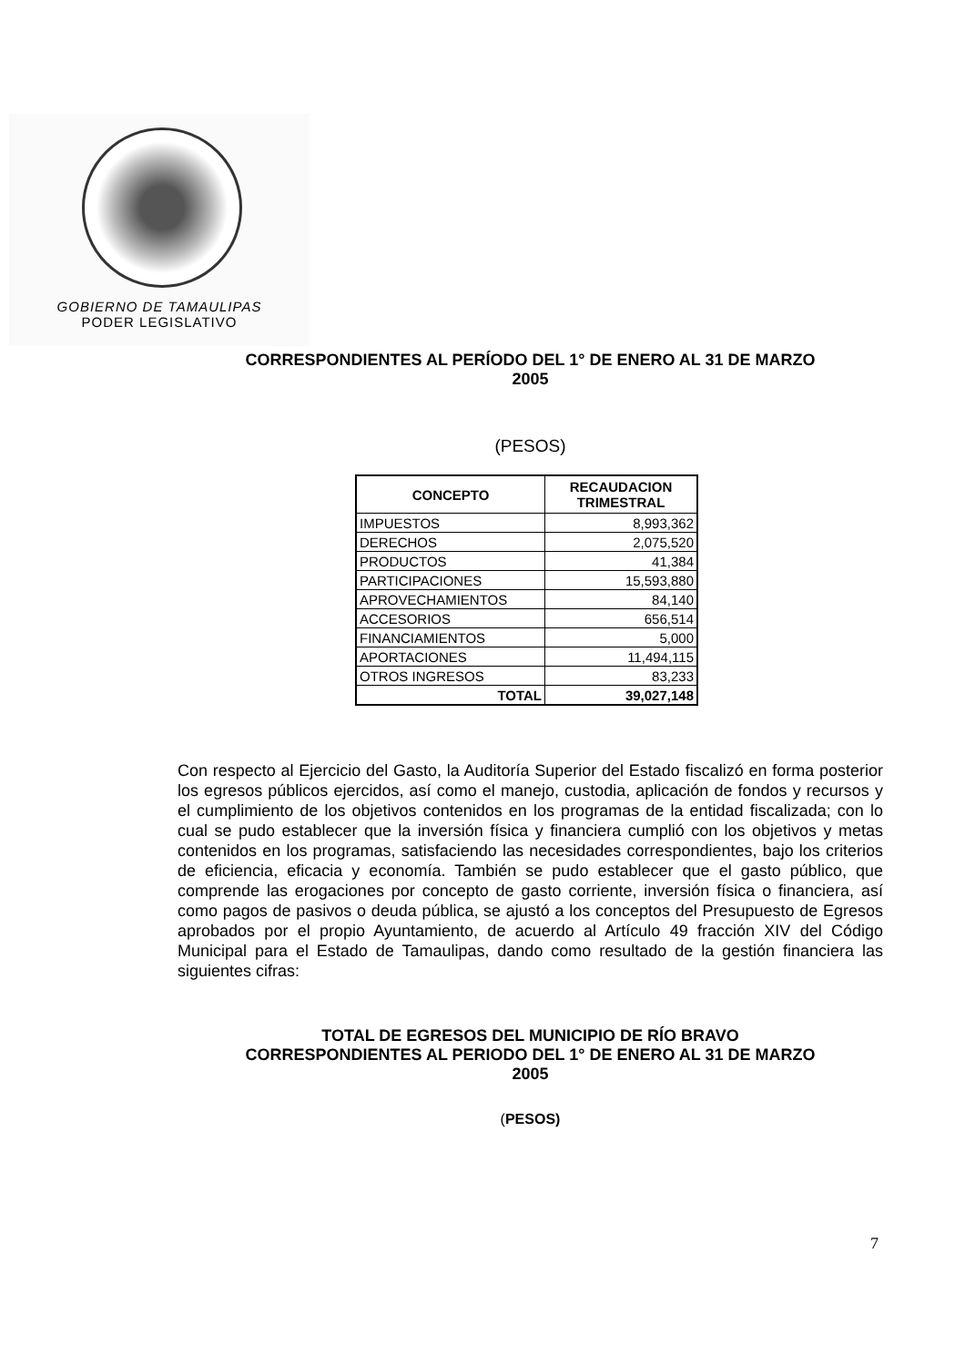GOBIERNO DE TAMAULIPAS
PODER LEGISLATIVO
CORRESPONDIENTES AL PERÍODO DEL 1° DE ENERO AL 31 DE MARZO
2005
(PESOS)
| CONCEPTO | RECAUDACION TRIMESTRAL |
| --- | --- |
| IMPUESTOS | 8,993,362 |
| DERECHOS | 2,075,520 |
| PRODUCTOS | 41,384 |
| PARTICIPACIONES | 15,593,880 |
| APROVECHAMIENTOS | 84,140 |
| ACCESORIOS | 656,514 |
| FINANCIAMIENTOS | 5,000 |
| APORTACIONES | 11,494,115 |
| OTROS INGRESOS | 83,233 |
| TOTAL | 39,027,148 |
Con respecto al Ejercicio del Gasto, la Auditoría Superior del Estado fiscalizó en forma posterior los egresos públicos ejercidos, así como el manejo, custodia, aplicación de fondos y recursos y el cumplimiento de los objetivos contenidos en los programas de la entidad fiscalizada; con lo cual se pudo establecer que la inversión física y financiera cumplió con los objetivos y metas contenidos en los programas, satisfaciendo las necesidades correspondientes, bajo los criterios de eficiencia, eficacia y economía. También se pudo establecer que el gasto público, que comprende las erogaciones por concepto de gasto corriente, inversión física o financiera, así como pagos de pasivos o deuda pública, se ajustó a los conceptos del Presupuesto de Egresos aprobados por el propio Ayuntamiento, de acuerdo al Artículo 49 fracción XIV del Código Municipal para el Estado de Tamaulipas, dando como resultado de la gestión financiera las siguientes cifras:
TOTAL DE EGRESOS DEL MUNICIPIO DE RÍO BRAVO
CORRESPONDIENTES AL PERIODO DEL 1° DE ENERO AL 31 DE MARZO
2005
(PESOS)
7